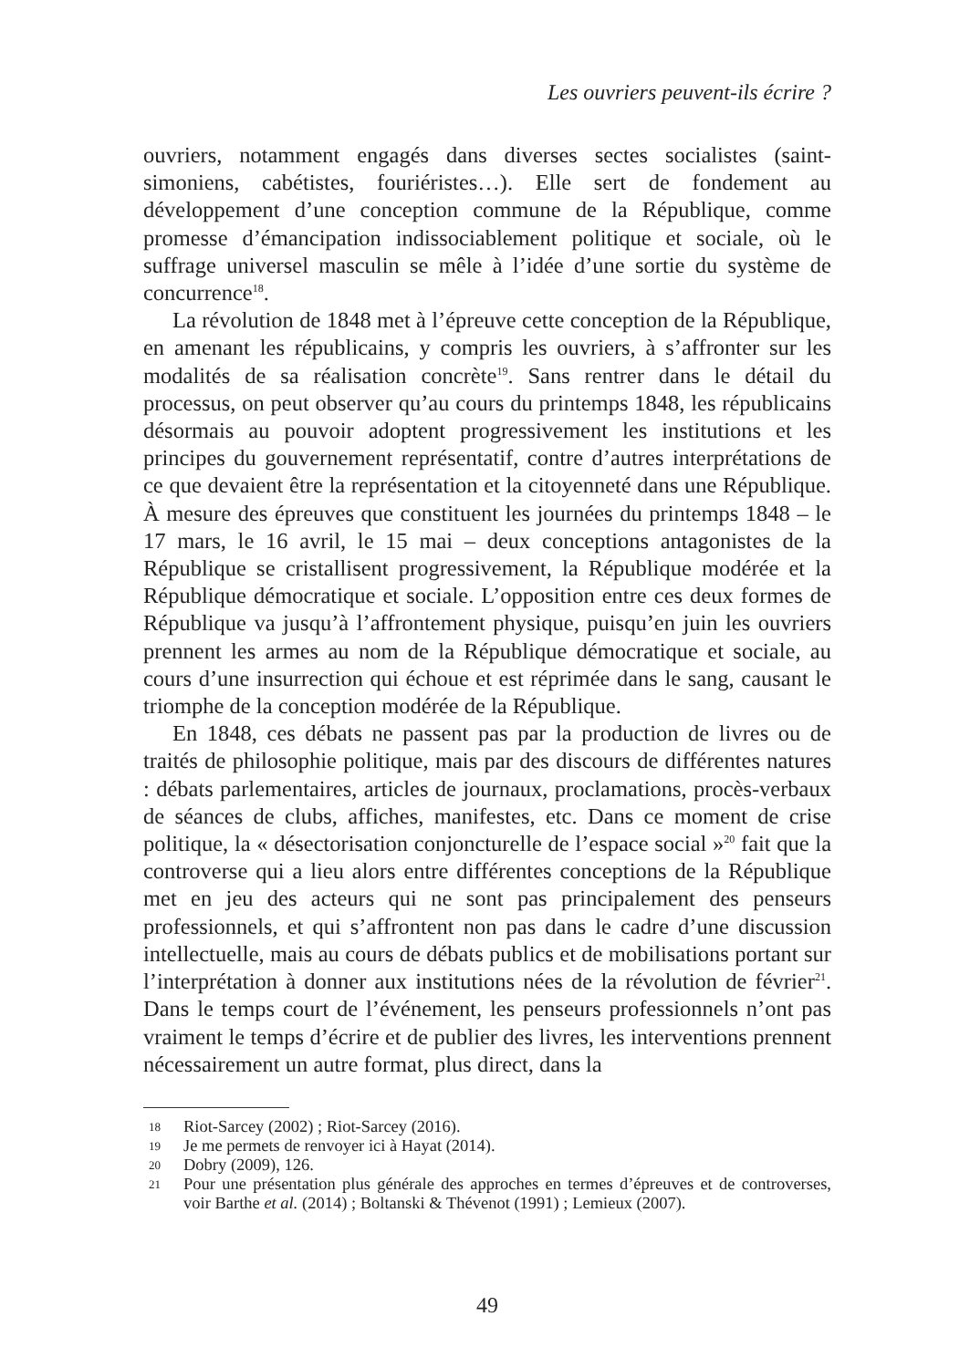Les ouvriers peuvent-ils écrire ?
ouvriers, notamment engagés dans diverses sectes socialistes (saint-simoniens, cabétistes, fouriéristes…). Elle sert de fondement au développement d’une conception commune de la République, comme promesse d’émancipation indissociablement politique et sociale, où le suffrage universel masculin se mêle à l’idée d’une sortie du système de concurrence<sup>18</sup>.
La révolution de 1848 met à l’épreuve cette conception de la République, en amenant les républicains, y compris les ouvriers, à s’affronter sur les modalités de sa réalisation concrète<sup>19</sup>. Sans rentrer dans le détail du processus, on peut observer qu’au cours du printemps 1848, les républicains désormais au pouvoir adoptent progressivement les institutions et les principes du gouvernement représentatif, contre d’autres interprétations de ce que devaient être la représentation et la citoyenneté dans une République. À mesure des épreuves que constituent les journées du printemps 1848 – le 17 mars, le 16 avril, le 15 mai – deux conceptions antagonistes de la République se cristallisent progressivement, la République modérée et la République démocratique et sociale. L’opposition entre ces deux formes de République va jusqu’à l’affrontement physique, puisqu’en juin les ouvriers prennent les armes au nom de la République démocratique et sociale, au cours d’une insurrection qui échoue et est réprimée dans le sang, causant le triomphe de la conception modérée de la République.
En 1848, ces débats ne passent pas par la production de livres ou de traités de philosophie politique, mais par des discours de différentes natures : débats parlementaires, articles de journaux, proclamations, procès-verbaux de séances de clubs, affiches, manifestes, etc. Dans ce moment de crise politique, la « désectorisation conjoncturelle de l’espace social »<sup>20</sup> fait que la controverse qui a lieu alors entre différentes conceptions de la République met en jeu des acteurs qui ne sont pas principalement des penseurs professionnels, et qui s’affrontent non pas dans le cadre d’une discussion intellectuelle, mais au cours de débats publics et de mobilisations portant sur l’interprétation à donner aux institutions nées de la révolution de février<sup>21</sup>. Dans le temps court de l’événement, les penseurs professionnels n’ont pas vraiment le temps d’écrire et de publier des livres, les interventions prennent nécessairement un autre format, plus direct, dans la
18 Riot-Sarcey (2002) ; Riot-Sarcey (2016).
19 Je me permets de renvoyer ici à Hayat (2014).
20 Dobry (2009), 126.
21 Pour une présentation plus générale des approches en termes d’épreuves et de controverses, voir Barthe et al. (2014) ; Boltanski & Thévenot (1991) ; Lemieux (2007).
49